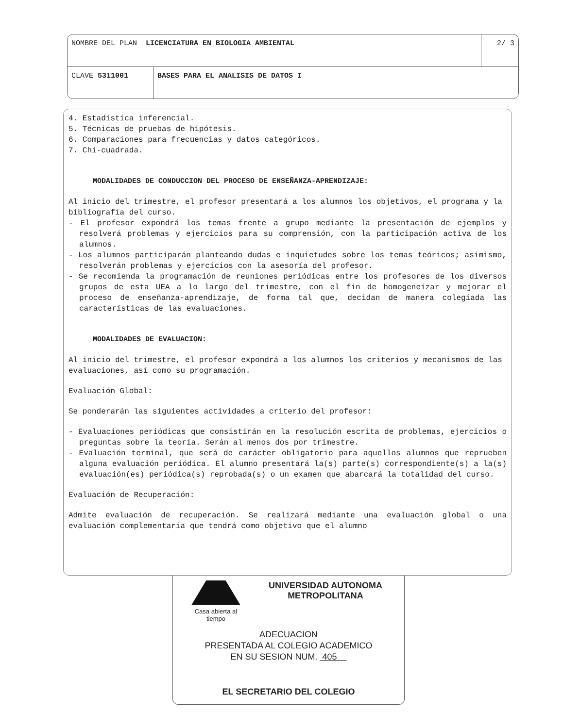NOMBRE DEL PLAN LICENCIATURA EN BIOLOGIA AMBIENTAL
2/ 3
CLAVE 5311001 BASES PARA EL ANALISIS DE DATOS I
4. Estadística inferencial.
5. Técnicas de pruebas de hipótesis.
6. Comparaciones para frecuencias y datos categóricos.
7. Chi-cuadrada.
MODALIDADES DE CONDUCCION DEL PROCESO DE ENSEÑANZA-APRENDIZAJE:
Al inicio del trimestre, el profesor presentará a los alumnos los objetivos, el programa y la bibliografía del curso.
- El profesor expondrá los temas frente a grupo mediante la presentación de ejemplos y resolverá problemas y ejercicios para su comprensión, con la participación activa de los alumnos.
- Los alumnos participarán planteando dudas e inquietudes sobre los temas teóricos; asimismo, resolverán problemas y ejercicios con la asesoría del profesor.
- Se recomienda la programación de reuniones periódicas entre los profesores de los diversos grupos de esta UEA a lo largo del trimestre, con el fin de homogeneizar y mejorar el proceso de enseñanza-aprendizaje, de forma tal que, decidan de manera colegiada las características de las evaluaciones.
MODALIDADES DE EVALUACION:
Al inicio del trimestre, el profesor expondrá a los alumnos los criterios y mecanismos de las evaluaciones, así como su programación.
Evaluación Global:
Se ponderarán las siguientes actividades a criterio del profesor:
- Evaluaciones periódicas que consistirán en la resolución escrita de problemas, ejercicios o preguntas sobre la teoría. Serán al menos dos por trimestre.
- Evaluación terminal, que será de carácter obligatorio para aquellos alumnos que reprueben alguna evaluación periódica. El alumno presentará la(s) parte(s) correspondiente(s) a la(s) evaluación(es) periódica(s) reprobada(s) o un examen que abarcará la totalidad del curso.
Evaluación de Recuperación:
Admite evaluación de recuperación. Se realizará mediante una evaluación global o una evaluación complementaria que tendrá como objetivo que el alumno
Casa abierta al tiempo
UNIVERSIDAD AUTONOMA METROPOLITANA
ADECUACION
PRESENTADA AL COLEGIO ACADEMICO
EN SU SESION NUM. 405
EL SECRETARIO DEL COLEGIO